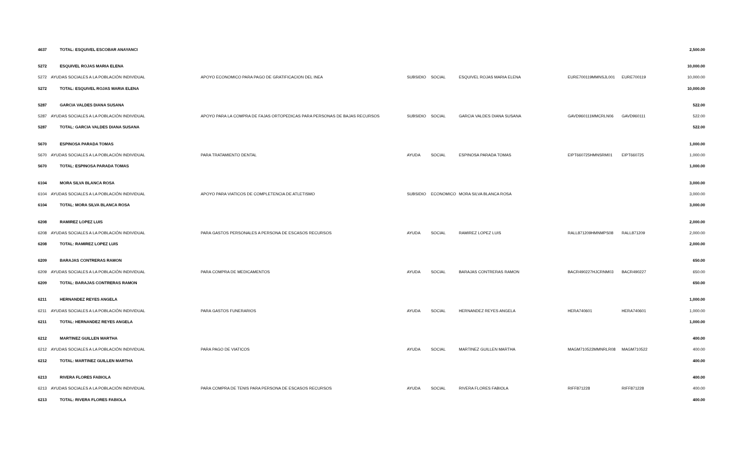| 4637 | TOTAL: ESQUIVEL ESCOBAR ANAYANCI | | | | | | | 2,500.00 |
| 5272 | ESQUIVEL ROJAS MARIA ELENA | | | | | | | 10,000.00 |
| 5272 | AYUDAS SOCIALES A LA POBLACIÓN INDIVIDUAL | APOYO ECONOMICO PARA PAGO DE GRATIFICACION DEL INEA | SUBSIDIO | SOCIAL | ESQUIVEL ROJAS MARIA ELENA | EURE700119MMNSJL001 | EURE700119 | 10,000.00 |
| 5272 | TOTAL: ESQUIVEL ROJAS MARIA ELENA | | | | | | | 10,000.00 |
| 5287 | GARCIA VALDES DIANA SUSANA | | | | | | | 522.00 |
| 5287 | AYUDAS SOCIALES A LA POBLACIÓN INDIVIDUAL | APOYO PARA LA COMPRA DE FAJAS ORTOPEDICAS PARA PERSONAS DE BAJAS RECURSOS | SUBSIDIO | SOCIAL | GARCIA VALDES DIANA SUSANA | GAVD960111MMCRLN06 | GAVD960111 | 522.00 |
| 5287 | TOTAL: GARCIA VALDES DIANA SUSANA | | | | | | | 522.00 |
| 5670 | ESPINOSA PARADA TOMAS | | | | | | | 1,000.00 |
| 5670 | AYUDAS SOCIALES A LA POBLACIÓN INDIVIDUAL | PARA TRATAMIENTO DENTAL | AYUDA | SOCIAL | ESPINOSA PARADA TOMAS | EIPT660725HMNSRM01 | EIPT660725 | 1,000.00 |
| 5670 | TOTAL: ESPINOSA PARADA TOMAS | | | | | | | 1,000.00 |
| 6104 | MORA SILVA BLANCA ROSA | | | | | | | 3,000.00 |
| 6104 | AYUDAS SOCIALES A LA POBLACIÓN INDIVIDUAL | APOYO PARA VIATICOS DE COMPLETENCIA DE ATLETISMO | SUBSIDIO | ECONOMICO | MORA SILVA BLANCA ROSA | | | 3,000.00 |
| 6104 | TOTAL: MORA SILVA BLANCA ROSA | | | | | | | 3,000.00 |
| 6208 | RAMIREZ LOPEZ LUIS | | | | | | | 2,000.00 |
| 6208 | AYUDAS SOCIALES A LA POBLACIÓN INDIVIDUAL | PARA GASTOS PERSONALES A PERSONA DE ESCASOS RECURSOS | AYUDA | SOCIAL | RAMIREZ LOPEZ LUIS | RALL871209HMNMPS08 | RALL871209 | 2,000.00 |
| 6208 | TOTAL: RAMIREZ LOPEZ LUIS | | | | | | | 2,000.00 |
| 6209 | BARAJAS CONTRERAS RAMON | | | | | | | 650.00 |
| 6209 | AYUDAS SOCIALES A LA POBLACIÓN INDIVIDUAL | PARA COMPRA DE MEDICAMENTOS | AYUDA | SOCIAL | BARAJAS CONTRERAS RAMON | BACR490227HJCRNM03 | BACR490227 | 650.00 |
| 6209 | TOTAL: BARAJAS CONTRERAS RAMON | | | | | | | 650.00 |
| 6211 | HERNANDEZ REYES ANGELA | | | | | | | 1,000.00 |
| 6211 | AYUDAS SOCIALES A LA POBLACIÓN INDIVIDUAL | PARA GASTOS FUNERARIOS | AYUDA | SOCIAL | HERNANDEZ REYES ANGELA | HERA740601 | HERA740601 | 1,000.00 |
| 6211 | TOTAL: HERNANDEZ REYES ANGELA | | | | | | | 1,000.00 |
| 6212 | MARTINEZ GUILLEN MARTHA | | | | | | | 400.00 |
| 6212 | AYUDAS SOCIALES A LA POBLACIÓN INDIVIDUAL | PARA PAGO DE VIATICOS | AYUDA | SOCIAL | MARTINEZ GUILLEN MARTHA | MAGM710522MMNRLR08 | MAGM710522 | 400.00 |
| 6212 | TOTAL: MARTINEZ GUILLEN MARTHA | | | | | | | 400.00 |
| 6213 | RIVERA FLORES FABIOLA | | | | | | | 400.00 |
| 6213 | AYUDAS SOCIALES A LA POBLACIÓN INDIVIDUAL | PARA COMPRA DE TENIS PARA PERSONA DE ESCASOS RECURSOS | AYUDA | SOCIAL | RIVERA FLORES FABIOLA | RIFF871228 | RIFF871228 | 400.00 |
| 6213 | TOTAL: RIVERA FLORES FABIOLA | | | | | | | 400.00 |